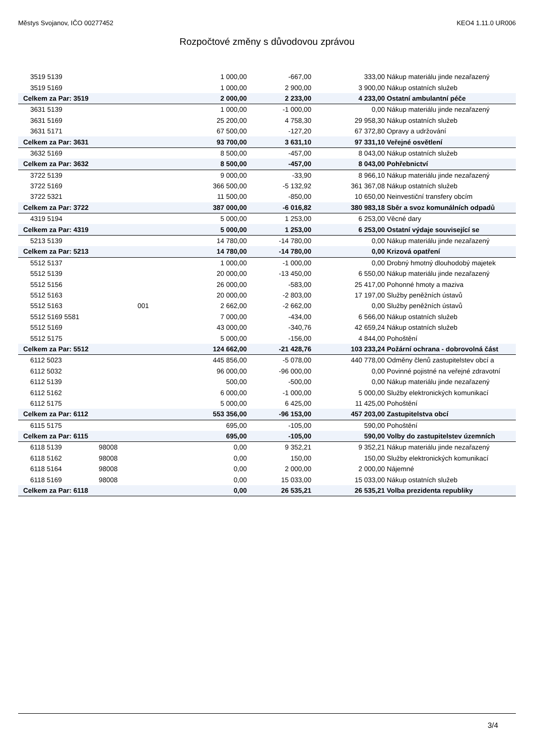Městys Svojanov, IČO 00277452 KEO4 1.11.0 UR006
Rozpočtové změny s důvodovou zprávou
| 3519 5139 | | | 1 000,00 | -667,00 | 333,00 | Nákup materiálu jinde nezařazený |
| 3519 5169 | | | 1 000,00 | 2 900,00 | 3 900,00 | Nákup ostatních služeb |
| Celkem za Par: 3519 | | | 2 000,00 | 2 233,00 | 4 233,00 | Ostatní ambulantní péče |
| 3631 5139 | | | 1 000,00 | -1 000,00 | 0,00 | Nákup materiálu jinde nezařazený |
| 3631 5169 | | | 25 200,00 | 4 758,30 | 29 958,30 | Nákup ostatních služeb |
| 3631 5171 | | | 67 500,00 | -127,20 | 67 372,80 | Opravy a udržování |
| Celkem za Par: 3631 | | | 93 700,00 | 3 631,10 | 97 331,10 | Veřejné osvětlení |
| 3632 5169 | | | 8 500,00 | -457,00 | 8 043,00 | Nákup ostatních služeb |
| Celkem za Par: 3632 | | | 8 500,00 | -457,00 | 8 043,00 | Pohřebnictví |
| 3722 5139 | | | 9 000,00 | -33,90 | 8 966,10 | Nákup materiálu jinde nezařazený |
| 3722 5169 | | | 366 500,00 | -5 132,92 | 361 367,08 | Nákup ostatních služeb |
| 3722 5321 | | | 11 500,00 | -850,00 | 10 650,00 | Neinvestiční transfery obcím |
| Celkem za Par: 3722 | | | 387 000,00 | -6 016,82 | 380 983,18 | Sběr a svoz komunálních odpadů |
| 4319 5194 | | | 5 000,00 | 1 253,00 | 6 253,00 | Věcné dary |
| Celkem za Par: 4319 | | | 5 000,00 | 1 253,00 | 6 253,00 | Ostatní výdaje související se |
| 5213 5139 | | | 14 780,00 | -14 780,00 | 0,00 | Nákup materiálu jinde nezařazený |
| Celkem za Par: 5213 | | | 14 780,00 | -14 780,00 | 0,00 | Krizová opatření |
| 5512 5137 | | | 1 000,00 | -1 000,00 | 0,00 | Drobný hmotný dlouhodobý majetek |
| 5512 5139 | | | 20 000,00 | -13 450,00 | 6 550,00 | Nákup materiálu jinde nezařazený |
| 5512 5156 | | | 26 000,00 | -583,00 | 25 417,00 | Pohonné hmoty a maziva |
| 5512 5163 | | | 20 000,00 | -2 803,00 | 17 197,00 | Služby peněžních ústavů |
| 5512 5163 | | 001 | 2 662,00 | -2 662,00 | 0,00 | Služby peněžních ústavů |
| 5512 5169 5581 | | | 7 000,00 | -434,00 | 6 566,00 | Nákup ostatních služeb |
| 5512 5169 | | | 43 000,00 | -340,76 | 42 659,24 | Nákup ostatních služeb |
| 5512 5175 | | | 5 000,00 | -156,00 | 4 844,00 | Pohoštění |
| Celkem za Par: 5512 | | | 124 662,00 | -21 428,76 | 103 233,24 | Požární ochrana - dobrovolná část |
| 6112 5023 | | | 445 856,00 | -5 078,00 | 440 778,00 | Odměny členů zastupitelstev obcí a |
| 6112 5032 | | | 96 000,00 | -96 000,00 | 0,00 | Povinné pojistné na veřejné zdravotní |
| 6112 5139 | | | 500,00 | -500,00 | 0,00 | Nákup materiálu jinde nezařazený |
| 6112 5162 | | | 6 000,00 | -1 000,00 | 5 000,00 | Služby elektronických komunikací |
| 6112 5175 | | | 5 000,00 | 6 425,00 | 11 425,00 | Pohoštění |
| Celkem za Par: 6112 | | | 553 356,00 | -96 153,00 | 457 203,00 | Zastupitelstva obcí |
| 6115 5175 | | | 695,00 | -105,00 | 590,00 | Pohoštění |
| Celkem za Par: 6115 | | | 695,00 | -105,00 | 590,00 | Volby do zastupitelstev územních |
| 6118 5139 | 98008 | | 0,00 | 9 352,21 | 9 352,21 | Nákup materiálu jinde nezařazený |
| 6118 5162 | 98008 | | 0,00 | 150,00 | 150,00 | Služby elektronických komunikací |
| 6118 5164 | 98008 | | 0,00 | 2 000,00 | 2 000,00 | Nájemné |
| 6118 5169 | 98008 | | 0,00 | 15 033,00 | 15 033,00 | Nákup ostatních služeb |
| Celkem za Par: 6118 | | | 0,00 | 26 535,21 | 26 535,21 | Volba prezidenta republiky |
3/4